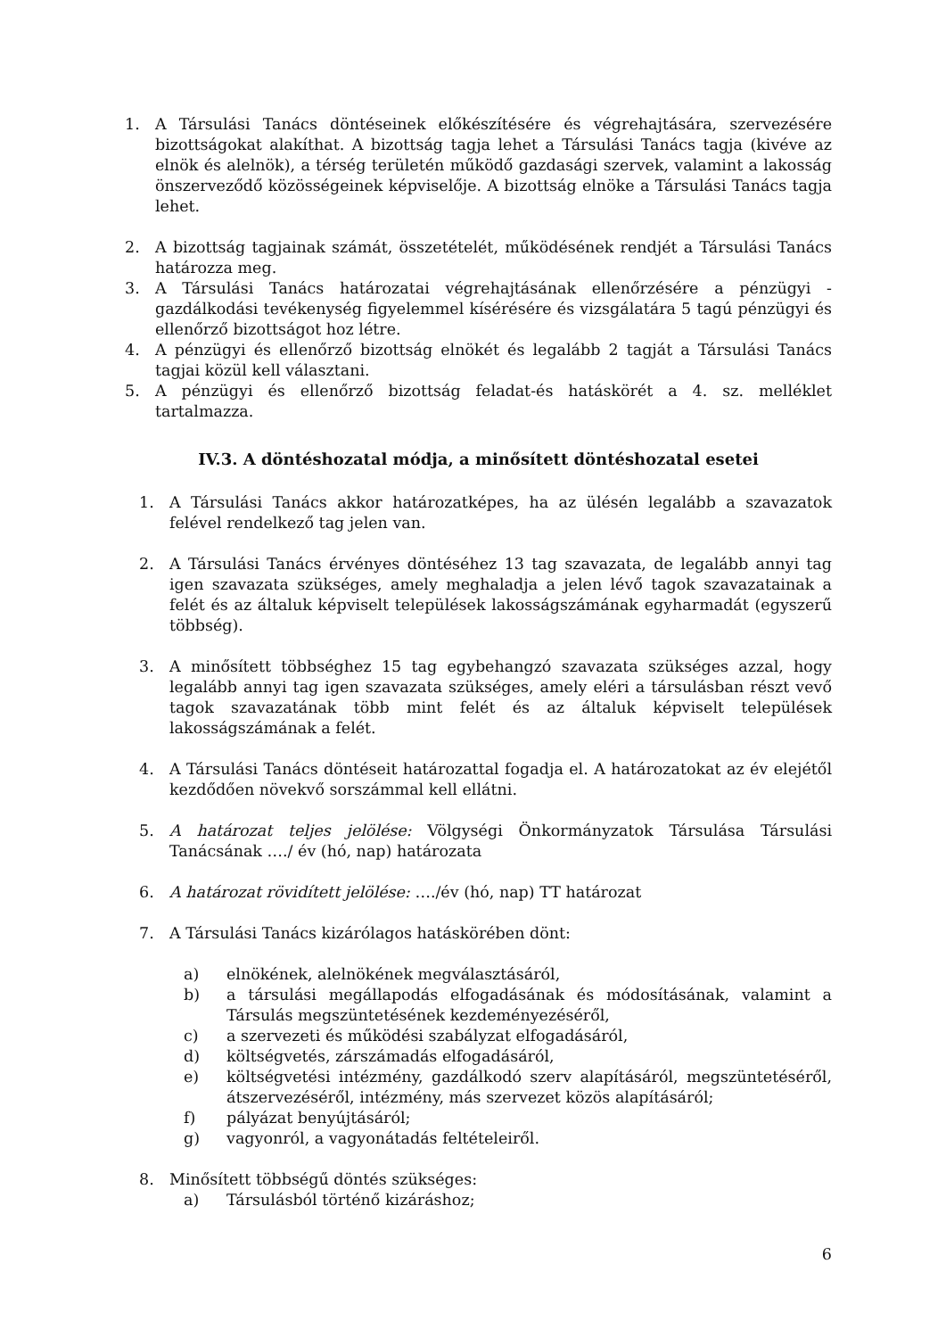1. A Társulási Tanács döntéseinek előkészítésére és végrehajtására, szervezésére bizottságokat alakíthat. A bizottság tagja lehet a Társulási Tanács tagja (kivéve az elnök és alelnök), a térség területén működő gazdasági szervek, valamint a lakosság önszerveződő közösségeinek képviselője. A bizottság elnöke a Társulási Tanács tagja lehet.
2. A bizottság tagjainak számát, összetételét, működésének rendjét a Társulási Tanács határozza meg.
3. A Társulási Tanács határozatai végrehajtásának ellenőrzésére a pénzügyi - gazdálkodási tevékenység figyelemmel kísérésére és vizsgálatára 5 tagú pénzügyi és ellenőrző bizottságot hoz létre.
4. A pénzügyi és ellenőrző bizottság elnökét és legalább 2 tagját a Társulási Tanács tagjai közül kell választani.
5. A pénzügyi és ellenőrző bizottság feladat-és hatáskörét a 4. sz. melléklet tartalmazza.
IV.3. A döntéshozatal módja, a minősített döntéshozatal esetei
1. A Társulási Tanács akkor határozatképes, ha az ülésén legalább a szavazatok felével rendelkező tag jelen van.
2. A Társulási Tanács érvényes döntéséhez 13 tag szavazata, de legalább annyi tag igen szavazata szükséges, amely meghaladja a jelen lévő tagok szavazatainak a felét és az általuk képviselt települések lakosságszámának egyharmadát (egyszerű többség).
3. A minősített többséghez 15 tag egybehangzó szavazata szükséges azzal, hogy legalább annyi tag igen szavazata szükséges, amely eléri a társulásban részt vevő tagok szavazatának több mint felét és az általuk képviselt települések lakosságszámának a felét.
4. A Társulási Tanács döntéseit határozattal fogadja el. A határozatokat az év elejétől kezdődően növekvő sorszámmal kell ellátni.
5. A határozat teljes jelölése: Völgységi Önkormányzatok Társulása Társulási Tanácsának …./ év (hó, nap) határozata
6. A határozat rövidített jelölése: …./év (hó, nap) TT határozat
7. A Társulási Tanács kizárólagos hatáskörében dönt:
a) elnökének, alelnökének megválasztásáról,
b) a társulási megállapodás elfogadásának és módosításának, valamint a Társulás megszüntetésének kezdeményezéséről,
c) a szervezeti és működési szabályzat elfogadásáról,
d) költségvetés, zárszámadás elfogadásáról,
e) költségvetési intézmény, gazdálkodó szerv alapításáról, megszüntetéséről, átszervezéséről, intézmény, más szervezet közös alapításáról;
f) pályázat benyújtásáról;
g) vagyonról, a vagyonátadás feltételeiről.
8. Minősített többségű döntés szükséges:
a) Társulásból történő kizáráshoz;
6